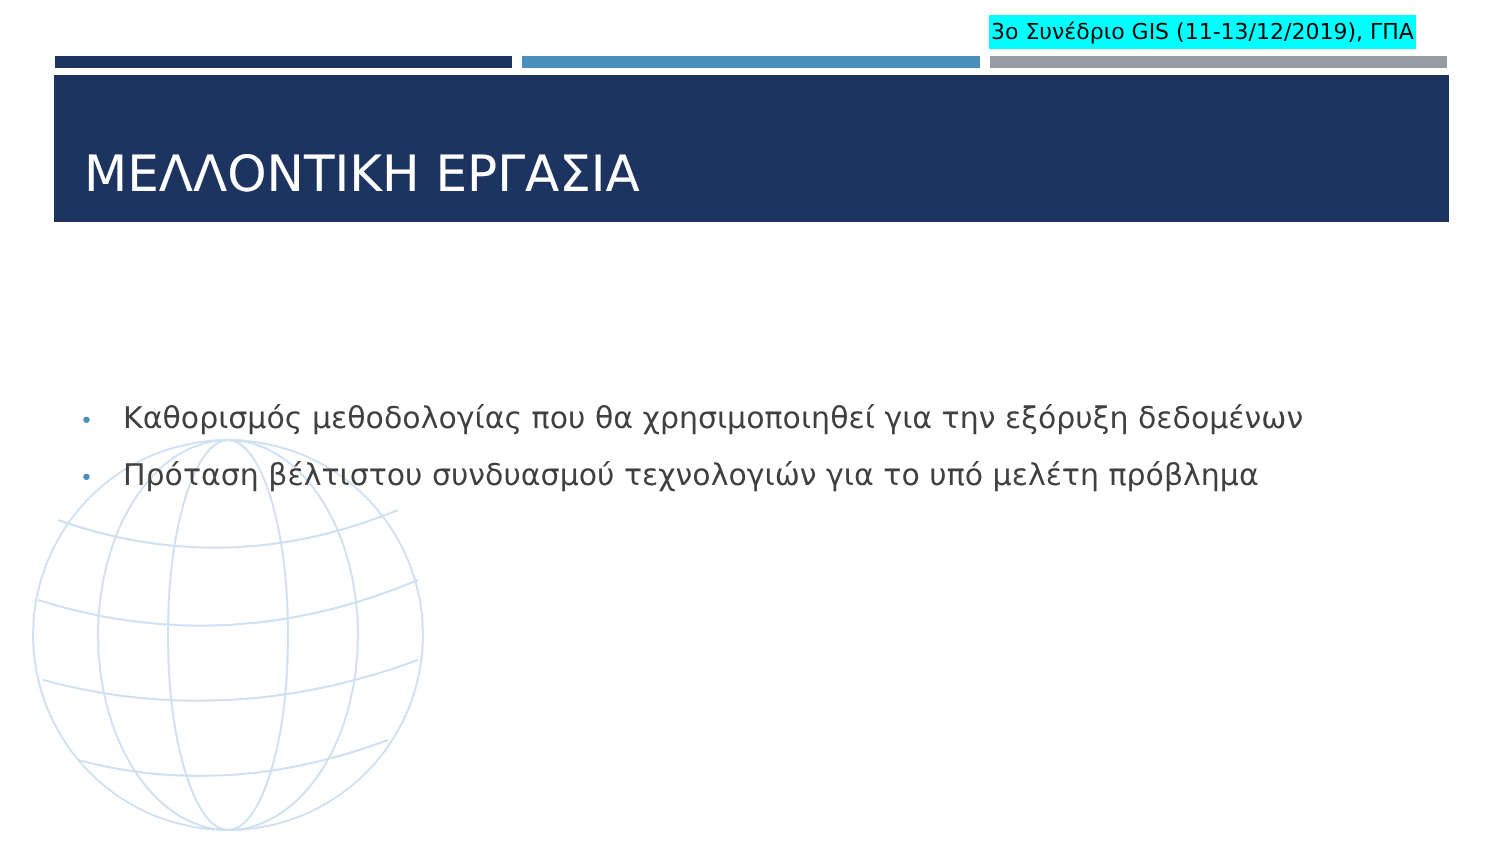3ο Συνέδριο GIS (11-13/12/2019), ΓΠΑ
ΜΕΛΛΟΝΤΙΚΗ ΕΡΓΑΣΙΑ
• Καθορισμός μεθοδολογίας που θα χρησιμοποιηθεί για την εξόρυξη δεδομένων
• Πρόταση βέλτιστου συνδυασμού τεχνολογιών για το υπό μελέτη πρόβλημα